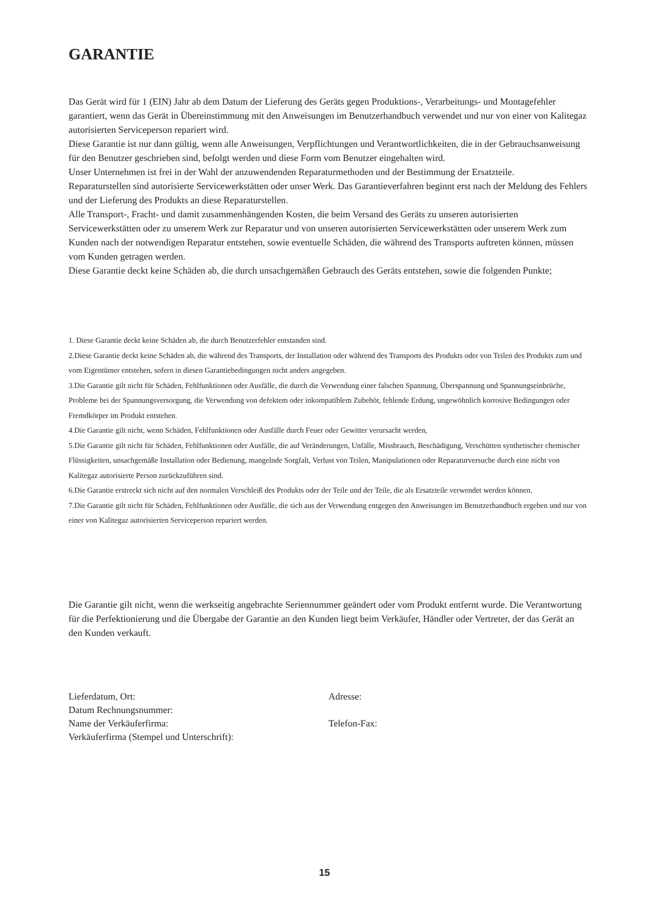GARANTIE
Das Gerät wird für 1 (EIN) Jahr ab dem Datum der Lieferung des Geräts gegen Produktions-, Verarbeitungs- und Montagefehler garantiert, wenn das Gerät in Übereinstimmung mit den Anweisungen im Benutzerhandbuch verwendet und nur von einer von Kalitegaz autorisierten Serviceperson repariert wird.
Diese Garantie ist nur dann gültig, wenn alle Anweisungen, Verpflichtungen und Verantwortlichkeiten, die in der Gebrauchsanweisung für den Benutzer geschrieben sind, befolgt werden und diese Form vom Benutzer eingehalten wird.
Unser Unternehmen ist frei in der Wahl der anzuwendenden Reparaturmethoden und der Bestimmung der Ersatzteile.
Reparaturstellen sind autorisierte Servicewerkstätten oder unser Werk. Das Garantieverfahren beginnt erst nach der Meldung des Fehlers und der Lieferung des Produkts an diese Reparaturstellen.
Alle Transport-, Fracht- und damit zusammenhängenden Kosten, die beim Versand des Geräts zu unseren autorisierten Servicewerkstätten oder zu unserem Werk zur Reparatur und von unseren autorisierten Servicewerkstätten oder unserem Werk zum Kunden nach der notwendigen Reparatur entstehen, sowie eventuelle Schäden, die während des Transports auftreten können, müssen vom Kunden getragen werden.
Diese Garantie deckt keine Schäden ab, die durch unsachgemäßen Gebrauch des Geräts entstehen, sowie die folgenden Punkte;
1. Diese Garantie deckt keine Schäden ab, die durch Benutzerfehler entstanden sind.
2.Diese Garantie deckt keine Schäden ab, die während des Transports, der Installation oder während des Transports des Produkts oder von Teilen des Produkts zum und vom Eigentümer entstehen, sofern in diesen Garantiebedingungen nicht anders angegeben.
3.Die Garantie gilt nicht für Schäden, Fehlfunktionen oder Ausfälle, die durch die Verwendung einer falschen Spannung, Überspannung und Spannungseinbrüche, Probleme bei der Spannungsversorgung, die Verwendung von defektem oder inkompatiblem Zubehör, fehlende Erdung, ungewöhnlich korrosive Bedingungen oder Fremdkörper im Produkt entstehen.
4.Die Garantie gilt nicht, wenn Schäden, Fehlfunktionen oder Ausfälle durch Feuer oder Gewitter verursacht werden,
5.Die Garantie gilt nicht für Schäden, Fehlfunktionen oder Ausfälle, die auf Veränderungen, Unfälle, Missbrauch, Beschädigung, Verschütten synthetischer chemischer Flüssigkeiten, unsachgemäße Installation oder Bedienung, mangelnde Sorgfalt, Verlust von Teilen, Manipulationen oder Reparaturversuche durch eine nicht von Kalitegaz autorisierte Person zurückzuführen sind.
6.Die Garantie erstreckt sich nicht auf den normalen Verschleiß des Produkts oder der Teile und der Teile, die als Ersatzteile verwendet werden können.
7.Die Garantie gilt nicht für Schäden, Fehlfunktionen oder Ausfälle, die sich aus der Verwendung entgegen den Anweisungen im Benutzerhandbuch ergeben und nur von einer von Kalitegaz autorisierten Serviceperson repariert werden.
Die Garantie gilt nicht, wenn die werkseitig angebrachte Seriennummer geändert oder vom Produkt entfernt wurde. Die Verantwortung für die Perfektionierung und die Übergabe der Garantie an den Kunden liegt beim Verkäufer, Händler oder Vertreter, der das Gerät an den Kunden verkauft.
Lieferdatum, Ort:
Datum Rechnungsnummer:
Name der Verkäuferfirma:
Verkäuferfirma (Stempel und Unterschrift):
Adresse:
Telefon-Fax:
15